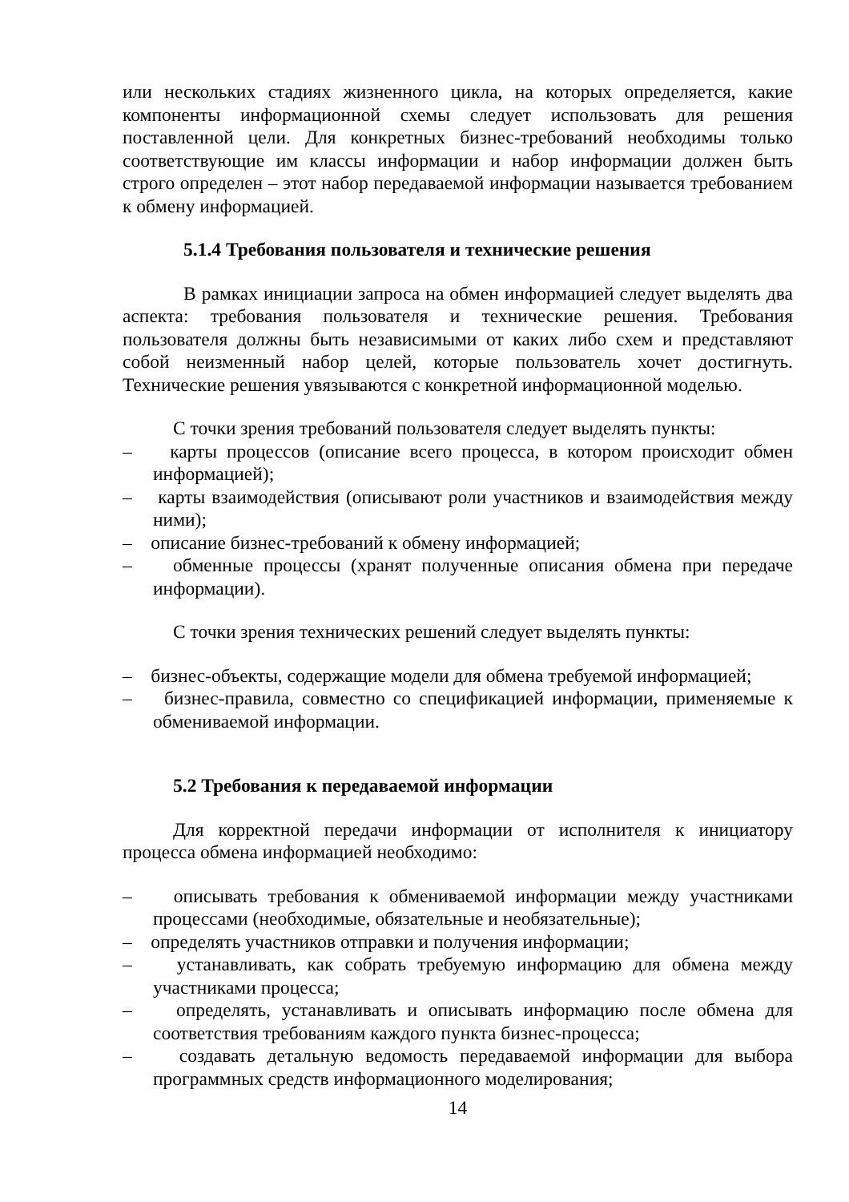или нескольких стадиях жизненного цикла, на которых определяется, какие компоненты информационной схемы следует использовать для решения поставленной цели. Для конкретных бизнес-требований необходимы только соответствующие им классы информации и набор информации должен быть строго определен – этот набор передаваемой информации называется требованием к обмену информацией.
5.1.4 Требования пользователя и технические решения
В рамках инициации запроса на обмен информацией следует выделять два аспекта: требования пользователя и технические решения. Требования пользователя должны быть независимыми от каких либо схем и представляют собой неизменный набор целей, которые пользователь хочет достигнуть. Технические решения увязываются с конкретной информационной моделью.
С точки зрения требований пользователя следует выделять пункты:
– карты процессов (описание всего процесса, в котором происходит обмен информацией);
– карты взаимодействия (описывают роли участников и взаимодействия между ними);
– описание бизнес-требований к обмену информацией;
– обменные процессы (хранят полученные описания обмена при передаче информации).
С точки зрения технических решений следует выделять пункты:
– бизнес-объекты, содержащие модели для обмена требуемой информацией;
– бизнес-правила, совместно со спецификацией информации, применяемые к обмениваемой информации.
5.2 Требования к передаваемой информации
Для корректной передачи информации от исполнителя к инициатору процесса обмена информацией необходимо:
– описывать требования к обмениваемой информации между участниками процессами (необходимые, обязательные и необязательные);
– определять участников отправки и получения информации;
– устанавливать, как собрать требуемую информацию для обмена между участниками процесса;
– определять, устанавливать и описывать информацию после обмена для соответствия требованиям каждого пункта бизнес-процесса;
– создавать детальную ведомость передаваемой информации для выбора программных средств информационного моделирования;
14